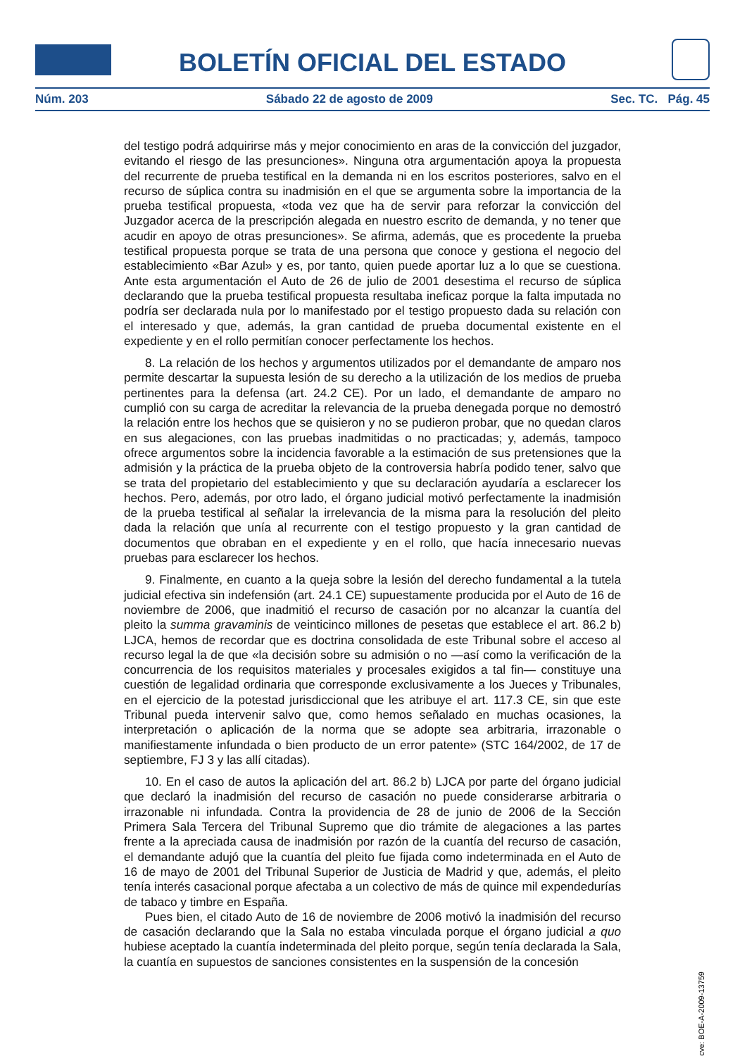BOLETÍN OFICIAL DEL ESTADO
Núm. 203 Sábado 22 de agosto de 2009 Sec. TC. Pág. 45
del testigo podrá adquirirse más y mejor conocimiento en aras de la convicción del juzgador, evitando el riesgo de las presunciones». Ninguna otra argumentación apoya la propuesta del recurrente de prueba testifical en la demanda ni en los escritos posteriores, salvo en el recurso de súplica contra su inadmisión en el que se argumenta sobre la importancia de la prueba testifical propuesta, «toda vez que ha de servir para reforzar la convicción del Juzgador acerca de la prescripción alegada en nuestro escrito de demanda, y no tener que acudir en apoyo de otras presunciones». Se afirma, además, que es procedente la prueba testifical propuesta porque se trata de una persona que conoce y gestiona el negocio del establecimiento «Bar Azul» y es, por tanto, quien puede aportar luz a lo que se cuestiona. Ante esta argumentación el Auto de 26 de julio de 2001 desestima el recurso de súplica declarando que la prueba testifical propuesta resultaba ineficaz porque la falta imputada no podría ser declarada nula por lo manifestado por el testigo propuesto dada su relación con el interesado y que, además, la gran cantidad de prueba documental existente en el expediente y en el rollo permitían conocer perfectamente los hechos.
8. La relación de los hechos y argumentos utilizados por el demandante de amparo nos permite descartar la supuesta lesión de su derecho a la utilización de los medios de prueba pertinentes para la defensa (art. 24.2 CE). Por un lado, el demandante de amparo no cumplió con su carga de acreditar la relevancia de la prueba denegada porque no demostró la relación entre los hechos que se quisieron y no se pudieron probar, que no quedan claros en sus alegaciones, con las pruebas inadmitidas o no practicadas; y, además, tampoco ofrece argumentos sobre la incidencia favorable a la estimación de sus pretensiones que la admisión y la práctica de la prueba objeto de la controversia habría podido tener, salvo que se trata del propietario del establecimiento y que su declaración ayudaría a esclarecer los hechos. Pero, además, por otro lado, el órgano judicial motivó perfectamente la inadmisión de la prueba testifical al señalar la irrelevancia de la misma para la resolución del pleito dada la relación que unía al recurrente con el testigo propuesto y la gran cantidad de documentos que obraban en el expediente y en el rollo, que hacía innecesario nuevas pruebas para esclarecer los hechos.
9. Finalmente, en cuanto a la queja sobre la lesión del derecho fundamental a la tutela judicial efectiva sin indefensión (art. 24.1 CE) supuestamente producida por el Auto de 16 de noviembre de 2006, que inadmitió el recurso de casación por no alcanzar la cuantía del pleito la summa gravaminis de veinticinco millones de pesetas que establece el art. 86.2 b) LJCA, hemos de recordar que es doctrina consolidada de este Tribunal sobre el acceso al recurso legal la de que «la decisión sobre su admisión o no —así como la verificación de la concurrencia de los requisitos materiales y procesales exigidos a tal fin— constituye una cuestión de legalidad ordinaria que corresponde exclusivamente a los Jueces y Tribunales, en el ejercicio de la potestad jurisdiccional que les atribuye el art. 117.3 CE, sin que este Tribunal pueda intervenir salvo que, como hemos señalado en muchas ocasiones, la interpretación o aplicación de la norma que se adopte sea arbitraria, irrazonable o manifiestamente infundada o bien producto de un error patente» (STC 164/2002, de 17 de septiembre, FJ 3 y las allí citadas).
10. En el caso de autos la aplicación del art. 86.2 b) LJCA por parte del órgano judicial que declaró la inadmisión del recurso de casación no puede considerarse arbitraria o irrazonable ni infundada. Contra la providencia de 28 de junio de 2006 de la Sección Primera Sala Tercera del Tribunal Supremo que dio trámite de alegaciones a las partes frente a la apreciada causa de inadmisión por razón de la cuantía del recurso de casación, el demandante adujó que la cuantía del pleito fue fijada como indeterminada en el Auto de 16 de mayo de 2001 del Tribunal Superior de Justicia de Madrid y que, además, el pleito tenía interés casacional porque afectaba a un colectivo de más de quince mil expendedurías de tabaco y timbre en España.
Pues bien, el citado Auto de 16 de noviembre de 2006 motivó la inadmisión del recurso de casación declarando que la Sala no estaba vinculada porque el órgano judicial a quo hubiese aceptado la cuantía indeterminada del pleito porque, según tenía declarada la Sala, la cuantía en supuestos de sanciones consistentes en la suspensión de la concesión
cve: BOE-A-2009-13759